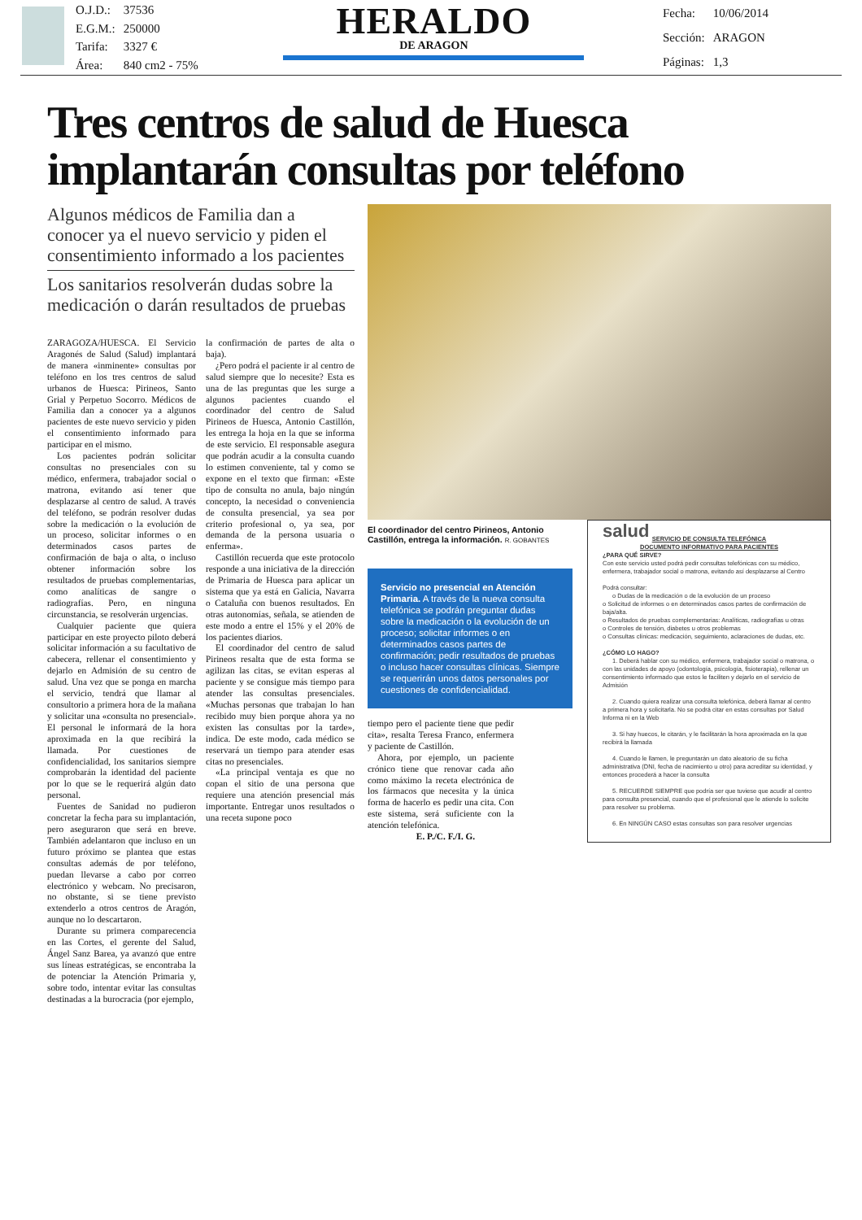| O.J.D.: | 37536 |
| E.G.M.: | 250000 |
| Tarifa: | 3327 € |
| Área: | 840 cm2 - 75% |
HERALDO
DE ARAGON
| Fecha: | 10/06/2014 |
| Sección: | ARAGON |
| Páginas: | 1,3 |
Tres centros de salud de Huesca implantarán consultas por teléfono
Algunos médicos de Familia dan a conocer ya el nuevo servicio y piden el consentimiento informado a los pacientes
Los sanitarios resolverán dudas sobre la medicación o darán resultados de pruebas
ZARAGOZA/HUESCA. El Servicio Aragonés de Salud (Salud) implantará de manera «inminente» consultas por teléfono en los tres centros de salud urbanos de Huesca: Pirineos, Santo Grial y Perpetuo Socorro. Médicos de Familia dan a conocer ya a algunos pacientes de este nuevo servicio y piden el consentimiento informado para participar en el mismo.
Los pacientes podrán solicitar consultas no presenciales con su médico, enfermera, trabajador social o matrona, evitando así tener que desplazarse al centro de salud. A través del teléfono, se podrán resolver dudas sobre la medicación o la evolución de un proceso, solicitar informes o en determinados casos partes de confirmación de baja o alta, o incluso obtener información sobre los resultados de pruebas complementarias, como analíticas de sangre o radiografías. Pero, en ninguna circunstancia, se resolverán urgencias.
Cualquier paciente que quiera participar en este proyecto piloto deberá solicitar información a su facultativo de cabecera, rellenar el consentimiento y dejarlo en Admisión de su centro de salud. Una vez que se ponga en marcha el servicio, tendrá que llamar al consultorio a primera hora de la mañana y solicitar una «consulta no presencial». El personal le informará de la hora aproximada en la que recibirá la llamada. Por cuestiones de confidencialidad, los sanitarios siempre comprobarán la identidad del paciente por lo que se le requerirá algún dato personal.
Fuentes de Sanidad no pudieron concretar la fecha para su implantación, pero aseguraron que será en breve. También adelantaron que incluso en un futuro próximo se plantea que estas consultas además de por teléfono, puedan llevarse a cabo por correo electrónico y webcam. No precisaron, no obstante, si se tiene previsto extenderlo a otros centros de Aragón, aunque no lo descartaron.
Durante su primera comparecencia en las Cortes, el gerente del Salud, Ángel Sanz Barea, ya avanzó que entre sus líneas estratégicas, se encontraba la de potenciar la Atención Primaria y, sobre todo, intentar evitar las consultas destinadas a la burocracia (por ejemplo,
la confirmación de partes de alta o baja).
¿Pero podrá el paciente ir al centro de salud siempre que lo necesite? Esta es una de las preguntas que les surge a algunos pacientes cuando el coordinador del centro de Salud Pirineos de Huesca, Antonio Castillón, les entrega la hoja en la que se informa de este servicio. El responsable asegura que podrán acudir a la consulta cuando lo estimen conveniente, tal y como se expone en el texto que firman: «Este tipo de consulta no anula, bajo ningún concepto, la necesidad o conveniencia de consulta presencial, ya sea por criterio profesional o, ya sea, por demanda de la persona usuaria o enferma».
Castillón recuerda que este protocolo responde a una iniciativa de la dirección de Primaria de Huesca para aplicar un sistema que ya está en Galicia, Navarra o Cataluña con buenos resultados. En otras autonomías, señala, se atienden de este modo a entre el 15% y el 20% de los pacientes diarios.
El coordinador del centro de salud Pirineos resalta que de esta forma se agilizan las citas, se evitan esperas al paciente y se consigue más tiempo para atender las consultas presenciales. «Muchas personas que trabajan lo han recibido muy bien porque ahora ya no existen las consultas por la tarde», indica. De este modo, cada médico se reservará un tiempo para atender esas citas no presenciales.
«La principal ventaja es que no copan el sitio de una persona que requiere una atención presencial más importante. Entregar unos resultados o una receta supone poco
El coordinador del centro Pirineos, Antonio Castillón, entrega la información. R. GOBANTES
Servicio no presencial en Atención Primaria. A través de la nueva consulta telefónica se podrán preguntar dudas sobre la medicación o la evolución de un proceso; solicitar informes o en determinados casos partes de confirmación; pedir resultados de pruebas o incluso hacer consultas clínicas. Siempre se requerirán unos datos personales por cuestiones de confidencialidad.
tiempo pero el paciente tiene que pedir cita», resalta Teresa Franco, enfermera y paciente de Castillón.
Ahora, por ejemplo, un paciente crónico tiene que renovar cada año como máximo la receta electrónica de los fármacos que necesita y la única forma de hacerlo es pedir una cita. Con este sistema, será suficiente con la atención telefónica.
E. P./C. F./I. G.
salud
SERVICIO DE CONSULTA TELEFÓNICA
DOCUMENTO INFORMATIVO PARA PACIENTES
¿PARA QUÉ SIRVE?
Con este servicio usted podrá pedir consultas telefónicas con su médico, enfermera, trabajador social o matrona, evitando así desplazarse al Centro
Podrá consultar:
o Dudas de la medicación o de la evolución de un proceso
o Solicitud de informes o en determinados casos partes de confirmación de baja/alta.
o Resultados de pruebas complementarias: Analíticas, radiografías u otras
o Controles de tensión, diabetes u otros problemas
o Consultas clínicas: medicación, seguimiento, aclaraciones de dudas, etc.
¿CÓMO LO HAGO?
1. Deberá hablar con su médico, enfermera, trabajador social o matrona, o con las unidades de apoyo (odontología, psicología, fisioterapia), rellenar un consentimiento informado que estos le faciliten y dejarlo en el servicio de Admisión
2. Cuando quiera realizar una consulta telefónica, deberá llamar al centro a primera hora y solicitarla. No se podrá citar en estas consultas por Salud Informa ni en la Web
3. Si hay huecos, le citarán, y le facilitarán la hora aproximada en la que recibirá la llamada
4. Cuando le llamen, le preguntarán un dato aleatorio de su ficha administrativa (DNI, fecha de nacimiento u otro) para acreditar su identidad, y entonces procederá a hacer la consulta
5. RECUERDE SIEMPRE que podría ser que tuviese que acudir al centro para consulta presencial, cuando que el profesional que le atiende lo solicite para resolver su problema.
6. En NINGÚN CASO estas consultas son para resolver urgencias